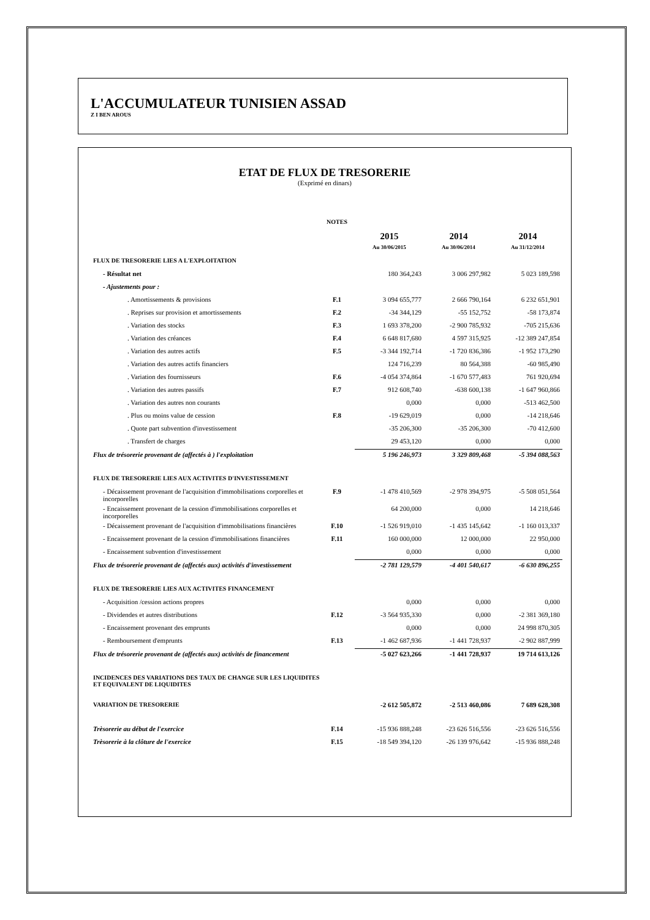L'ACCUMULATEUR TUNISIEN ASSAD
Z I BEN AROUS
ETAT DE FLUX DE TRESORERIE
(Exprimé en dinars)
| | NOTES | | | |
| | | 2015 | 2014 | 2014 |
| | | Au 30/06/2015 | Au 30/06/2014 | Au 31/12/2014 |
| FLUX DE TRESORERIE LIES A L'EXPLOITATION | | | | |
| - Résultat net | | 180 364,243 | 3 006 297,982 | 5 023 189,598 |
| - Ajustements pour : | | | | |
| . Amortissements & provisions | F.1 | 3 094 655,777 | 2 666 790,164 | 6 232 651,901 |
| . Reprises sur provision et amortissements | F.2 | -34 344,129 | -55 152,752 | -58 173,874 |
| . Variation des stocks | F.3 | 1 693 378,200 | -2 900 785,932 | -705 215,636 |
| . Variation des créances | F.4 | 6 648 817,680 | 4 597 315,925 | -12 389 247,854 |
| . Variation des autres actifs | F.5 | -3 344 192,714 | -1 720 836,386 | -1 952 173,290 |
| . Variation des autres actifs financiers | | 124 716,239 | 80 564,388 | -60 985,490 |
| . Variation des fournisseurs | F.6 | -4 054 374,864 | -1 670 577,483 | 761 920,694 |
| . Variation des autres passifs | F.7 | 912 608,740 | -638 600,138 | -1 647 960,866 |
| . Variation des autres non courants | | 0,000 | 0,000 | -513 462,500 |
| . Plus ou moins value de cession | F.8 | -19 629,019 | 0,000 | -14 218,646 |
| . Quote part subvention d'investissement | | -35 206,300 | -35 206,300 | -70 412,600 |
| . Transfert de charges | | 29 453,120 | 0,000 | 0,000 |
| Flux de trésorerie provenant de (affectés à ) l'exploitation | | 5 196 246,973 | 3 329 809,468 | -5 394 088,563 |
| FLUX DE TRESORERIE LIES AUX ACTIVITES D'INVESTISSEMENT | | | | |
| - Décaissement provenant de l'acquisition d'immobilisations corporelles et incorporelles | F.9 | -1 478 410,569 | -2 978 394,975 | -5 508 051,564 |
| - Encaissement provenant de la cession d'immobilisations corporelles et incorporelles | | 64 200,000 | 0,000 | 14 218,646 |
| - Décaissement provenant de l'acquisition d'immobilisations financières | F.10 | -1 526 919,010 | -1 435 145,642 | -1 160 013,337 |
| - Encaissement provenant de la cession d'immobilisations financières | F.11 | 160 000,000 | 12 000,000 | 22 950,000 |
| - Encaissement subvention d'investissement | | 0,000 | 0,000 | 0,000 |
| Flux de trésorerie provenant de (affectés aux) activités d'investissement | | -2 781 129,579 | -4 401 540,617 | -6 630 896,255 |
| FLUX DE TRESORERIE LIES AUX ACTIVITES FINANCEMENT | | | | |
| - Acquisition /cession actions propres | | 0,000 | 0,000 | 0,000 |
| - Dividendes et autres distributions | F.12 | -3 564 935,330 | 0,000 | -2 381 369,180 |
| - Encaissement provenant des emprunts | | 0,000 | 0,000 | 24 998 870,305 |
| - Remboursement d'emprunts | F.13 | -1 462 687,936 | -1 441 728,937 | -2 902 887,999 |
| Flux de trésorerie provenant de (affectés aux) activités de financement | | -5 027 623,266 | -1 441 728,937 | 19 714 613,126 |
| INCIDENCES DES VARIATIONS DES TAUX DE CHANGE SUR LES LIQUIDITES ET EQUIVALENT DE LIQUIDITES | | | | |
| VARIATION DE TRESORERIE | | -2 612 505,872 | -2 513 460,086 | 7 689 628,308 |
| Trèsorerie au début de l'exercice | F.14 | -15 936 888,248 | -23 626 516,556 | -23 626 516,556 |
| Trèsorerie à la clôture de l'exercice | F.15 | -18 549 394,120 | -26 139 976,642 | -15 936 888,248 |